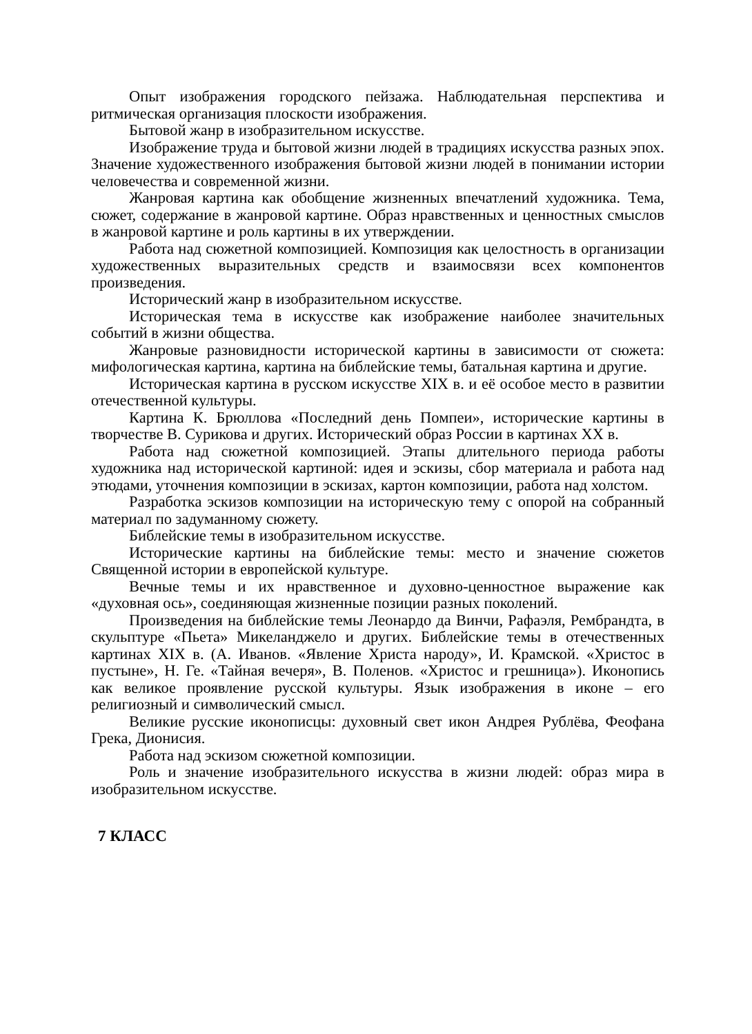Опыт изображения городского пейзажа. Наблюдательная перспектива и ритмическая организация плоскости изображения.
Бытовой жанр в изобразительном искусстве.
Изображение труда и бытовой жизни людей в традициях искусства разных эпох. Значение художественного изображения бытовой жизни людей в понимании истории человечества и современной жизни.
Жанровая картина как обобщение жизненных впечатлений художника. Тема, сюжет, содержание в жанровой картине. Образ нравственных и ценностных смыслов в жанровой картине и роль картины в их утверждении.
Работа над сюжетной композицией. Композиция как целостность в организации художественных выразительных средств и взаимосвязи всех компонентов произведения.
Исторический жанр в изобразительном искусстве.
Историческая тема в искусстве как изображение наиболее значительных событий в жизни общества.
Жанровые разновидности исторической картины в зависимости от сюжета: мифологическая картина, картина на библейские темы, батальная картина и другие.
Историческая картина в русском искусстве XIX в. и её особое место в развитии отечественной культуры.
Картина К. Брюллова «Последний день Помпеи», исторические картины в творчестве В. Сурикова и других. Исторический образ России в картинах XX в.
Работа над сюжетной композицией. Этапы длительного периода работы художника над исторической картиной: идея и эскизы, сбор материала и работа над этюдами, уточнения композиции в эскизах, картон композиции, работа над холстом.
Разработка эскизов композиции на историческую тему с опорой на собранный материал по задуманному сюжету.
Библейские темы в изобразительном искусстве.
Исторические картины на библейские темы: место и значение сюжетов Священной истории в европейской культуре.
Вечные темы и их нравственное и духовно-ценностное выражение как «духовная ось», соединяющая жизненные позиции разных поколений.
Произведения на библейские темы Леонардо да Винчи, Рафаэля, Рембрандта, в скульптуре «Пьета» Микеланджело и других. Библейские темы в отечественных картинах XIX в. (А. Иванов. «Явление Христа народу», И. Крамской. «Христос в пустыне», Н. Ге. «Тайная вечеря», В. Поленов. «Христос и грешница»). Иконопись как великое проявление русской культуры. Язык изображения в иконе – его религиозный и символический смысл.
Великие русские иконописцы: духовный свет икон Андрея Рублёва, Феофана Грека, Дионисия.
Работа над эскизом сюжетной композиции.
Роль и значение изобразительного искусства в жизни людей: образ мира в изобразительном искусстве.
7 КЛАСС